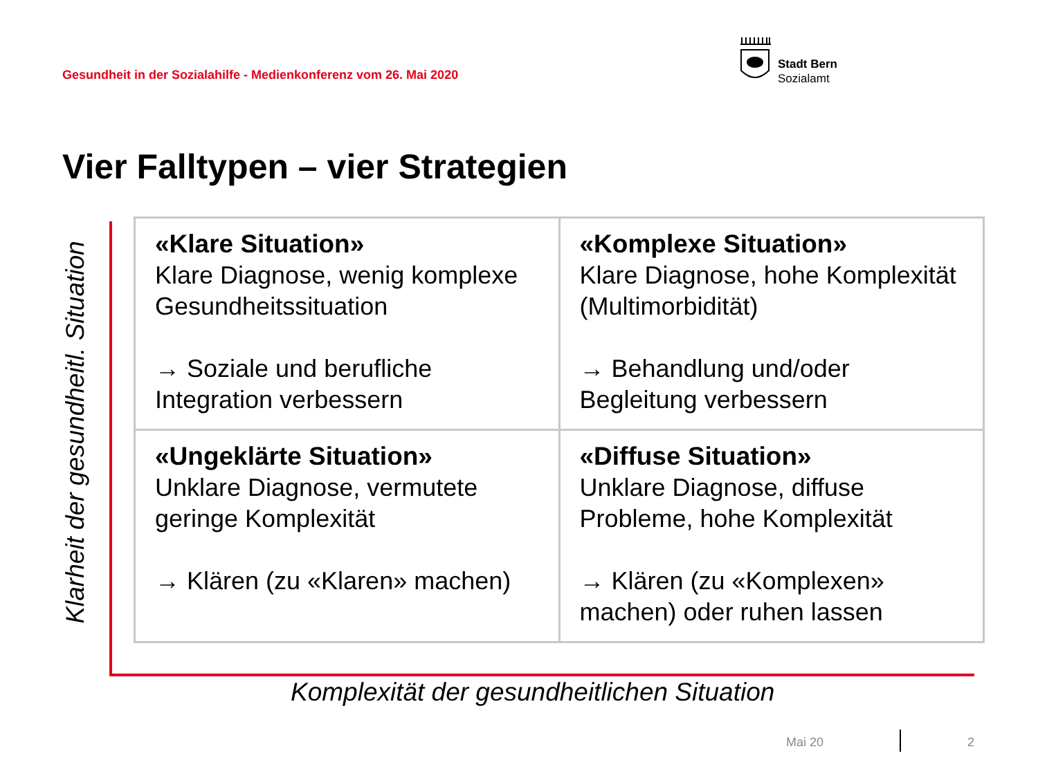Gesundheit in der Sozialahilfe - Medienkonferenz vom 26. Mai 2020
Stadt Bern
Sozialamt
Vier Falltypen – vier Strategien
Klarheit der gesundheitl. Situation
| «Klare Situation» Klare Diagnose, wenig komplexe Gesundheitssituation → Soziale und berufliche Integration verbessern | «Komplexe Situation» Klare Diagnose, hohe Komplexität (Multimorbidität) → Behandlung und/oder Begleitung verbessern |
| «Ungeklärte Situation» Unklare Diagnose, vermutete geringe Komplexität → Klären (zu «Klaren» machen) | «Diffuse Situation» Unklare Diagnose, diffuse Probleme, hohe Komplexität → Klären (zu «Komplexen» machen) oder ruhen lassen |
Komplexität der gesundheitlichen Situation
Mai 20 2